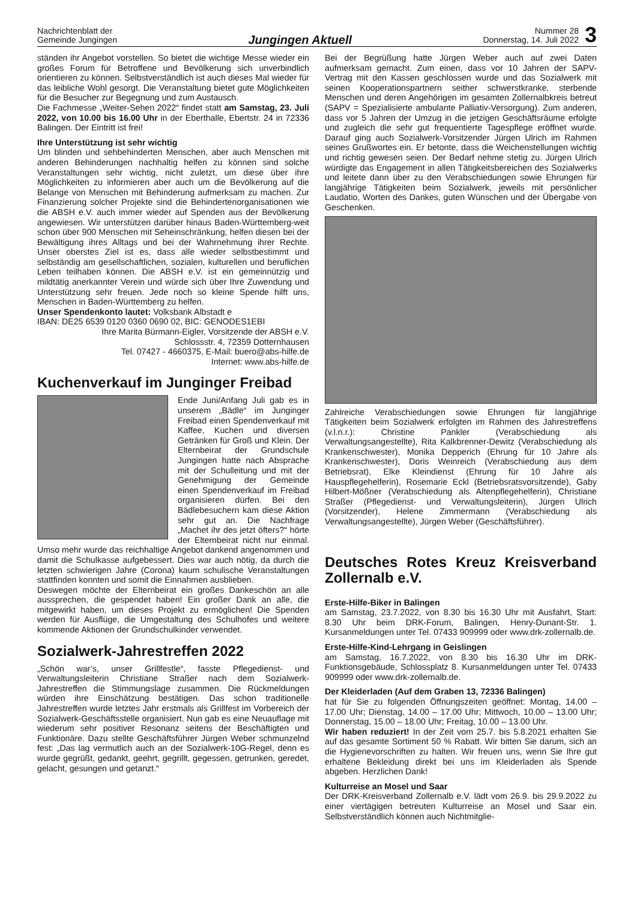Nachrichtenblatt der
Gemeinde Jungingen
Jungingen Aktuell
Nummer 28
Donnerstag, 14. Juli 2022
3
ständen ihr Angebot vorstellen. So bietet die wichtige Messe wieder ein großes Forum für Betroffene und Bevölkerung sich unverbindlich orientieren zu können. Selbstverständlich ist auch dieses Mal wieder für das leibliche Wohl gesorgt. Die Veranstaltung bietet gute Möglichkeiten für die Besucher zur Begegnung und zum Austausch.
Die Fachmesse „Weiter-Sehen 2022“ findet statt am Samstag, 23. Juli 2022, von 10.00 bis 16.00 Uhr in der Eberthalle, Ebertstr. 24 in 72336 Balingen. Der Eintritt ist frei!
Ihre Unterstützung ist sehr wichtig
Um blinden und sehbehinderten Menschen, aber auch Menschen mit anderen Behinderungen nachhaltig helfen zu können sind solche Veranstaltungen sehr wichtig, nicht zuletzt, um diese über ihre Möglichkeiten zu informieren aber auch um die Bevölkerung auf die Belange von Menschen mit Behinderung aufmerksam zu machen. Zur Finanzierung solcher Projekte sind die Behindertenorganisationen wie die ABSH e.V. auch immer wieder auf Spenden aus der Bevölkerung angewiesen. Wir unterstützen darüber hinaus Baden-Württemberg-weit schon über 900 Menschen mit Seheinschränkung, helfen diesen bei der Bewältigung ihres Alltags und bei der Wahrnehmung ihrer Rechte. Unser oberstes Ziel ist es, dass alle wieder selbstbestimmt und selbständig am gesellschaftlichen, sozialen, kulturellen und beruflichen Leben teilhaben können. Die ABSH e.V. ist ein gemeinnützig und mildtätig anerkannter Verein und würde sich über Ihre Zuwendung und Unterstützung sehr freuen. Jede noch so kleine Spende hilft uns, Menschen in Baden-Württemberg zu helfen.
Unser Spendenkonto lautet: Volksbank Albstadt e
IBAN: DE25 6539 0120 0360 0690 02, BIC: GENODES1EBI
Ihre Marita Bürmann-Eigler, Vorsitzende der ABSH e.V.
Schlossstr. 4, 72359 Dotternhausen
Tel. 07427 - 4660375, E-Mail: buero@abs-hilfe.de
Internet: www.abs-hilfe.de
Kuchenverkauf im Junginger Freibad
Ende Juni/Anfang Juli gab es in unserem „Bädle“ im Junginger Freibad einen Spendenverkauf mit Kaffee, Kuchen und diversen Getränken für Groß und Klein. Der Elternbeirat der Grundschule Jungingen hatte nach Absprache mit der Schulleitung und mit der Genehmigung der Gemeinde einen Spendenverkauf im Freibad organisieren dürfen. Bei den Bädlebesuchern kam diese Aktion sehr gut an. Die Nachfrage „Machet ihr des jetzt öfters?“ hörte der Elternbeirat nicht nur einmal. Umso mehr wurde das reichhaltige Angebot dankend angenommen und damit die Schulkasse aufgebessert. Dies war auch nötig, da durch die letzten schwierigen Jahre (Corona) kaum schulische Veranstaltungen stattfinden konnten und somit die Einnahmen ausblieben.
Deswegen möchte der Elternbeirat ein großes Dankeschön an alle aussprechen, die gespendet haben! Ein großer Dank an alle, die mitgewirkt haben, um dieses Projekt zu ermöglichen! Die Spenden werden für Ausflüge, die Umgestaltung des Schulhofes und weitere kommende Aktionen der Grundschulkinder verwendet.
Sozialwerk-Jahrestreffen 2022
„Schön war’s, unser Grillfestle“, fasste Pflegedienst- und Verwaltungsleiterin Christiane Straßer nach dem Sozialwerk-Jahrestreffen die Stimmungslage zusammen. Die Rückmeldungen würden ihre Einschätzung bestätigen. Das schon traditionelle Jahrestreffen wurde letztes Jahr erstmals als Grillfest im Vorbereich der Sozialwerk-Geschäftsstelle organisiert. Nun gab es eine Neuauflage mit wiederum sehr positiver Resonanz seitens der Beschäftigten und Funktionäre. Dazu stellte Geschäftsführer Jürgen Weber schmunzelnd fest: „Das lag vermutlich auch an der Sozialwerk-10G-Regel, denn es wurde gegrüßt, gedankt, geehrt, gegrillt, gegessen, getrunken, geredet, gelacht, gesungen und getanzt.“
Bei der Begrüßung hatte Jürgen Weber auch auf zwei Daten aufmerksam gemacht. Zum einen, dass vor 10 Jahren der SAPV-Vertrag mit den Kassen geschlossen wurde und das Sozialwerk mit seinen Kooperationspartnern seither schwerstkranke, sterbende Menschen und deren Angehörigen im gesamten Zollernalbkreis betreut (SAPV = Spezialisierte ambulante Palliativ-Versorgung). Zum anderen, dass vor 5 Jahren der Umzug in die jetzigen Geschäftsräume erfolgte und zugleich die sehr gut frequentierte Tagespflege eröffnet wurde. Darauf ging auch Sozialwerk-Vorsitzender Jürgen Ulrich im Rahmen seines Grußwortes ein. Er betonte, dass die Weichenstellungen wichtig und richtig gewesen seien. Der Bedarf nehme stetig zu. Jürgen Ulrich würdigte das Engagement in allen Tätigkeitsbereichen des Sozialwerks und leitete dann über zu den Verabschiedungen sowie Ehrungen für langjährige Tätigkeiten beim Sozialwerk, jeweils mit persönlicher Laudatio, Worten des Dankes, guten Wünschen und der Übergabe von Geschenken.
Zahlreiche Verabschiedungen sowie Ehrungen für langjährige Tätigkeiten beim Sozialwerk erfolgten im Rahmen des Jahrestreffens (v.l.n.r.): Christine Pankler (Verabschiedung als Verwaltungsangestellte), Rita Kalkbrenner-Dewitz (Verabschiedung als Krankenschwester), Monika Depperich (Ehrung für 10 Jahre als Krankenschwester), Doris Weinreich (Verabschiedung aus dem Betriebsrat), Elke Kleindienst (Ehrung für 10 Jahre als Hauspflegehelferin), Rosemarie Eckl (Betriebsratsvorsitzende), Gaby Hilbert-Mößner (Verabschiedung als Altenpflegehelferin), Christiane Straßer (Pflegedienst- und Verwaltungsleiterin), Jürgen Ulrich (Vorsitzender), Helene Zimmermann (Verabschiedung als Verwaltungsangestellte), Jürgen Weber (Geschäftsführer).
Deutsches Rotes Kreuz Kreisverband Zollernalb e.V.
Erste-Hilfe-Biker in Balingen
am Samstag, 23.7.2022, von 8.30 bis 16.30 Uhr mit Ausfahrt, Start: 8.30 Uhr beim DRK-Forum, Balingen, Henry-Dunant-Str. 1. Kursanmeldungen unter Tel. 07433 909999 oder www.drk-zollernalb.de.
Erste-Hilfe-Kind-Lehrgang in Geislingen
am Samstag, 16.7.2022, von 8.30 bis 16.30 Uhr im DRK-Funktionsgebäude, Schlossplatz 8. Kursanmeldungen unter Tel. 07433 909999 oder www.drk-zollernalb.de.
Der Kleiderladen (Auf dem Graben 13, 72336 Balingen)
hat für Sie zu folgenden Öffnungszeiten geöffnet: Montag, 14.00 – 17.00 Uhr; Dienstag, 14.00 – 17.00 Uhr; Mittwoch, 10.00 – 13.00 Uhr; Donnerstag, 15.00 – 18.00 Uhr; Freitag, 10.00 – 13.00 Uhr.
Wir haben reduziert! In der Zeit vom 25.7. bis 5.8.2021 erhalten Sie auf das gesamte Sortiment 50 % Rabatt. Wir bitten Sie darum, sich an die Hygienevorschriften zu halten. Wir freuen uns, wenn Sie Ihre gut erhaltene Bekleidung direkt bei uns im Kleiderladen als Spende abgeben. Herzlichen Dank!
Kulturreise an Mosel und Saar
Der DRK-Kreisverband Zollernalb e.V. lädt vom 26.9. bis 29.9.2022 zu einer viertägigen betreuten Kulturreise an Mosel und Saar ein. Selbstverständlich können auch Nichtmitglie-